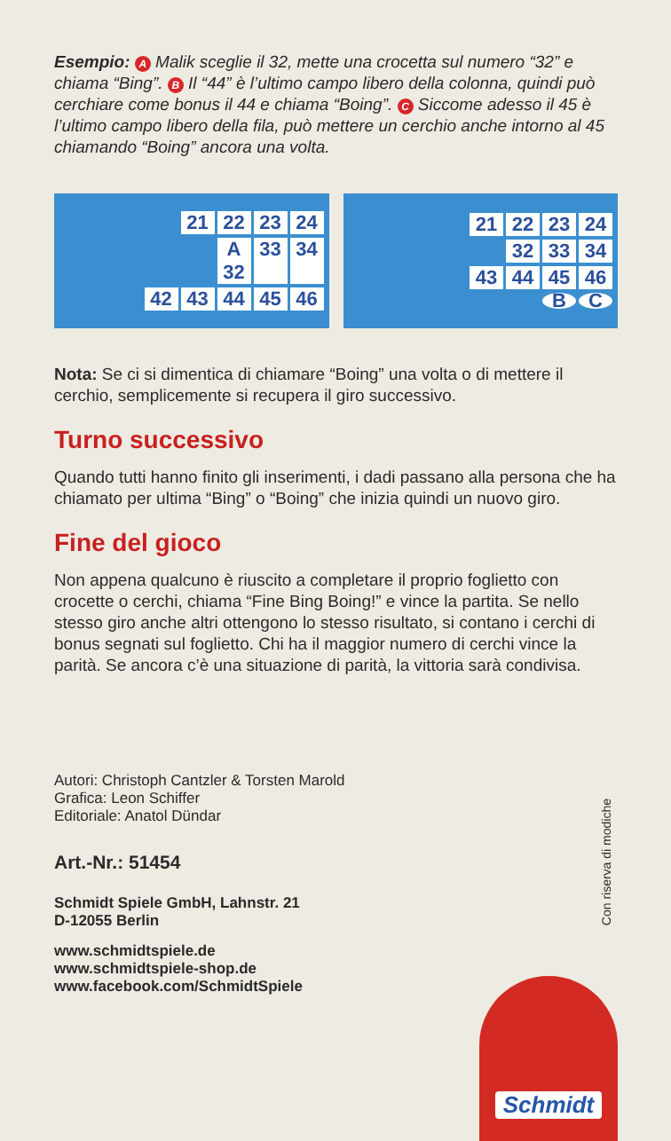Esempio: A Malik sceglie il 32, mette una crocetta sul numero “32” e chiama “Bing”. B Il “44” è l’ultimo campo libero della colonna, quindi può cerchiare come bonus il 44 e chiama “Boing”. C Siccome adesso il 45 è l’ultimo campo libero della fila, può mettere un cerchio anche intorno al 45 chiamando “Boing” ancora una volta.
21 22 23 24
A 32 33 34
42 43 44 45 46
21 22 23 24
32 33 34
43 44 45 46
B C
Nota: Se ci si dimentica di chiamare “Boing” una volta o di mettere il cerchio, semplicemente si recupera il giro successivo.
Turno successivo
Quando tutti hanno finito gli inserimenti, i dadi passano alla persona che ha chiamato per ultima “Bing” o “Boing” che inizia quindi un nuovo giro.
Fine del gioco
Non appena qualcuno è riuscito a completare il proprio foglietto con crocette o cerchi, chiama “Fine Bing Boing!” e vince la partita. Se nello stesso giro anche altri ottengono lo stesso risultato, si contano i cerchi di bonus segnati sul foglietto. Chi ha il maggior numero di cerchi vince la parità. Se ancora c’è una situazione di parità, la vittoria sarà condivisa.
Autori: Christoph Cantzler & Torsten Marold
Grafica: Leon Schiffer
Editoriale: Anatol Dündar
Art.-Nr.: 51454
Schmidt Spiele GmbH, Lahnstr. 21
D-12055 Berlin
www.schmidtspiele.de
www.schmidtspiele-shop.de
www.facebook.com/SchmidtSpiele
Con riserva di modiche
Schmidt